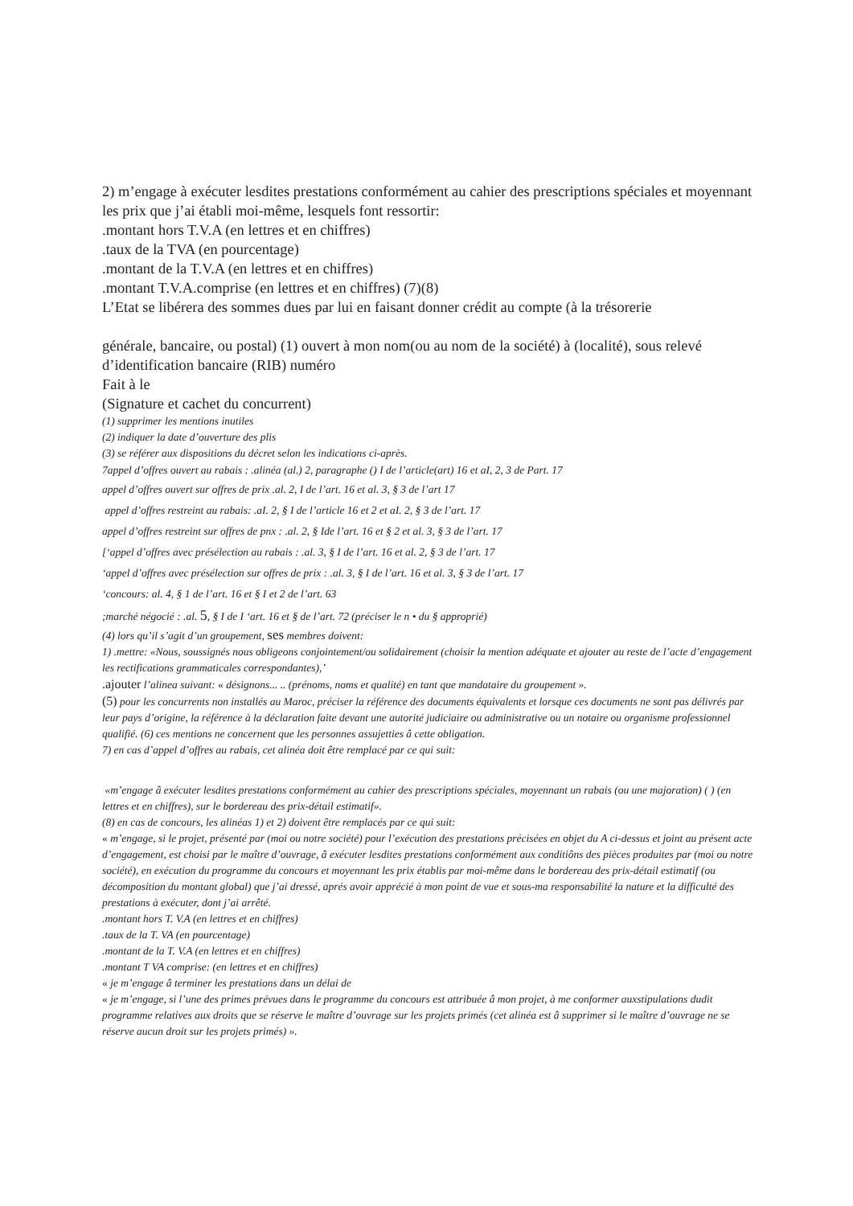2) m’engage à exécuter lesdites prestations conformément au cahier des prescriptions spéciales et moyennant les prix que j’ai établi moi-même, lesquels font ressortir:
.montant hors T.V.A (en lettres et en chiffres)
.taux de la TVA (en pourcentage)
.montant de la T.V.A (en lettres et en chiffres)
.montant T.V.A.comprise (en lettres et en chiffres) (7)(8)
L’Etat se libérera des sommes dues par lui en faisant donner crédit au compte (à la trésorerie
générale, bancaire, ou postal) (1) ouvert à mon nom(ou au nom de la société) à (localité), sous relevé d’identification bancaire (RIB) numéro
Fait à le
(Signature et cachet du concurrent)
(1) supprimer les mentions inutiles
(2) indiquer la date d’ouverture des plis
(3) se référer aux dispositions du décret selon les indications ci-après.
7appel d’offres ouvert au rabais : .alinéa (al.) 2, paragraphe () I de l’article(art) 16 et aI, 2, 3 de Part. 17
appel d’offres ouvert sur offres de prix .al. 2, I de l’art. 16 et al. 3, § 3 de l’art 17
appel d’offres restreint au rabais: .aI. 2, § I de l’article 16 et 2 et aI. 2, § 3 de l’art. 17
appel d’offres restreint sur offres de pnx : .al. 2, § Ide l’art. 16 et § 2 et al. 3, § 3 de l’art. 17
[‘appel d’offres avec présélection au rabais : .al. 3, § I de l’art. 16 et al. 2, § 3 de l’art. 17
‘appel d’offres avec présélection sur offres de prix : .al. 3, § I de l’art. 16 et al. 3, § 3 de l’art. 17
‘concours: al. 4, § 1 de l’art. 16 et § I et 2 de l’art. 63
;marché négocié : .al. 5, § I de I ‘art. 16 et § de l’art. 72 (préciser le n • du § approprié)
(4) lors qu’il s’agit d’un groupement, ses membres doivent:
1) .mettre: «Nous, soussignés nous obligeons conjointement/ou solidairement (choisir la mention adéquate et ajouter au reste de l’acte d’engagement les rectifications grammaticales correspondantes),’
.ajouter l’alinea suivant: « désignons... .. (prénoms, noms et qualité) en tant que mandataire du groupement ».
(5) pour les concurrents non installés au Maroc, préciser la référence des documents équivalents et lorsque ces documents ne sont pas délivrés par leur pays d’origine, la référence à la déclaration faite devant une autorité judiciaire ou administrative ou un notaire ou organisme professionnel qualifié. (6) ces mentions ne concernent que les personnes assujetties â cette obligation.
7) en cas d’appel d’offres au rabais, cet alinéa doit être remplacé par ce qui suit:
«m’engage â exécuter lesdites prestations conformément au cahier des prescriptions spéciales, moyennant un rabais (ou une majoration) ( ) (en lettres et en chiffres), sur le bordereau des prix-détail estimatif».
(8) en cas de concours, les alinéas 1) et 2) doivent être remplacés par ce qui suit:
« m’engage, si le projet, présenté par (moi ou notre société) pour l’exécution des prestations précisées en objet du A ci-dessus et joint au présent acte d’engagement, est choisi par le maître d’ouvrage, â exécuter lesdites prestations conformément aux conditiôns des pièces produites par (moi ou notre société), en exécution du programme du concours et moyennant les prix établis par moi-même dans le bordereau des prix-détail estimatif (ou décomposition du montant global) que j’ai dressé, aprés avoir apprécié à mon point de vue et sous-ma responsabilité la nature et la difficulté des prestations à exécuter, dont j’ai arrêté.
.montant hors T. V.A (en lettres et en chiffres)
.taux de la T. VA (en pourcentage)
.montant de la T. V.A (en lettres et en chiffres)
.montant T VA comprise: (en lettres et en chiffres)
« je m’engage â terminer les prestations dans un délai de
« je m’engage, si l’une des primes prévues dans le programme du concours est attribuée â mon projet, à me conformer auxstipulations dudit programme relatives aux droits que se réserve le maître d’ouvrage sur les projets primés (cet alinéa est â supprimer si le maître d’ouvrage ne se réserve aucun droit sur les projets primés) ».